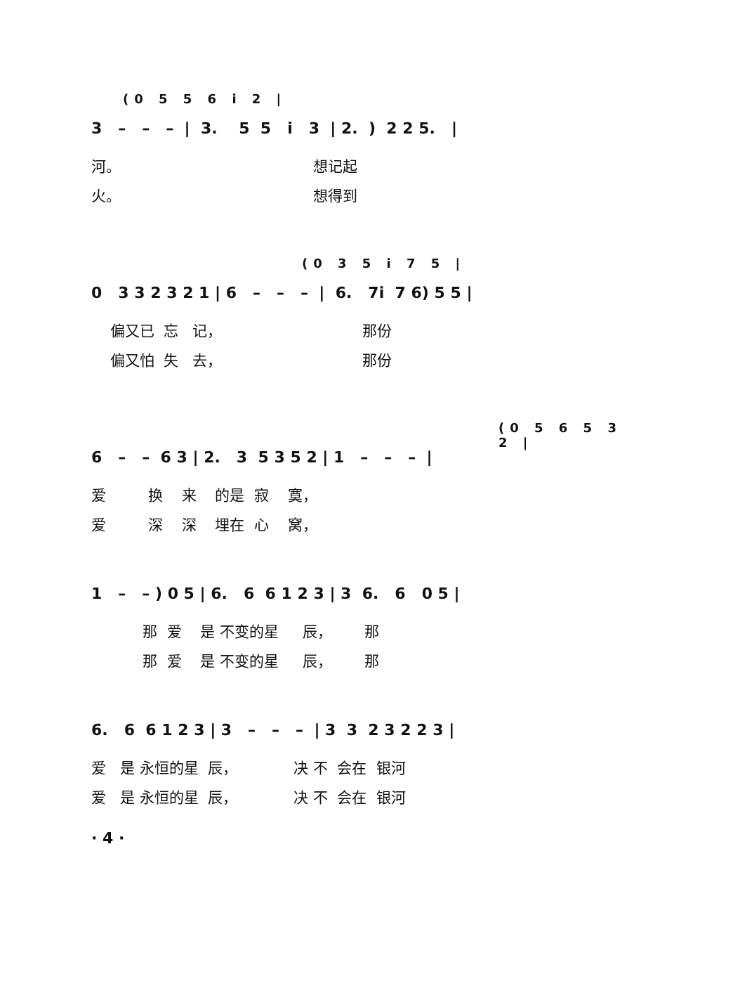(0 5 5 6 i 2 |
3 – – – | 3. 5 5 i 3 | 2. ) 2 2 5. |
河。 想记起
火。 想得到
(0 3 5 i 7 5 |
0 3 3 2 3 2 1 | 6 – – – | 6. 7i 7 6) 5 5 |
偏又已 忘 记， 那份
偏又怕 失 去， 那份
(0 5 6 5 3 2 |
6 – – 6 3 | 2. 3 5 3 5 2 | 1 – – – |
爱 换 来 的是 寂 寞，
爱 深 深 埋在 心 窝，
1 – – ) 0 5 | 6. 6 6 1 2 3 | 3 6. 6 0 5 |
那 爱 是 不变的星 辰， 那
那 爱 是 不变的星 辰， 那
6. 6 6 1 2 3 | 3 – – – | 3 3 2 3 2 2 3 |
爱 是 永恒的星 辰， 决 不 会在 银河
爱 是 永恒的星 辰， 决 不 会在 银河
· 4 ·